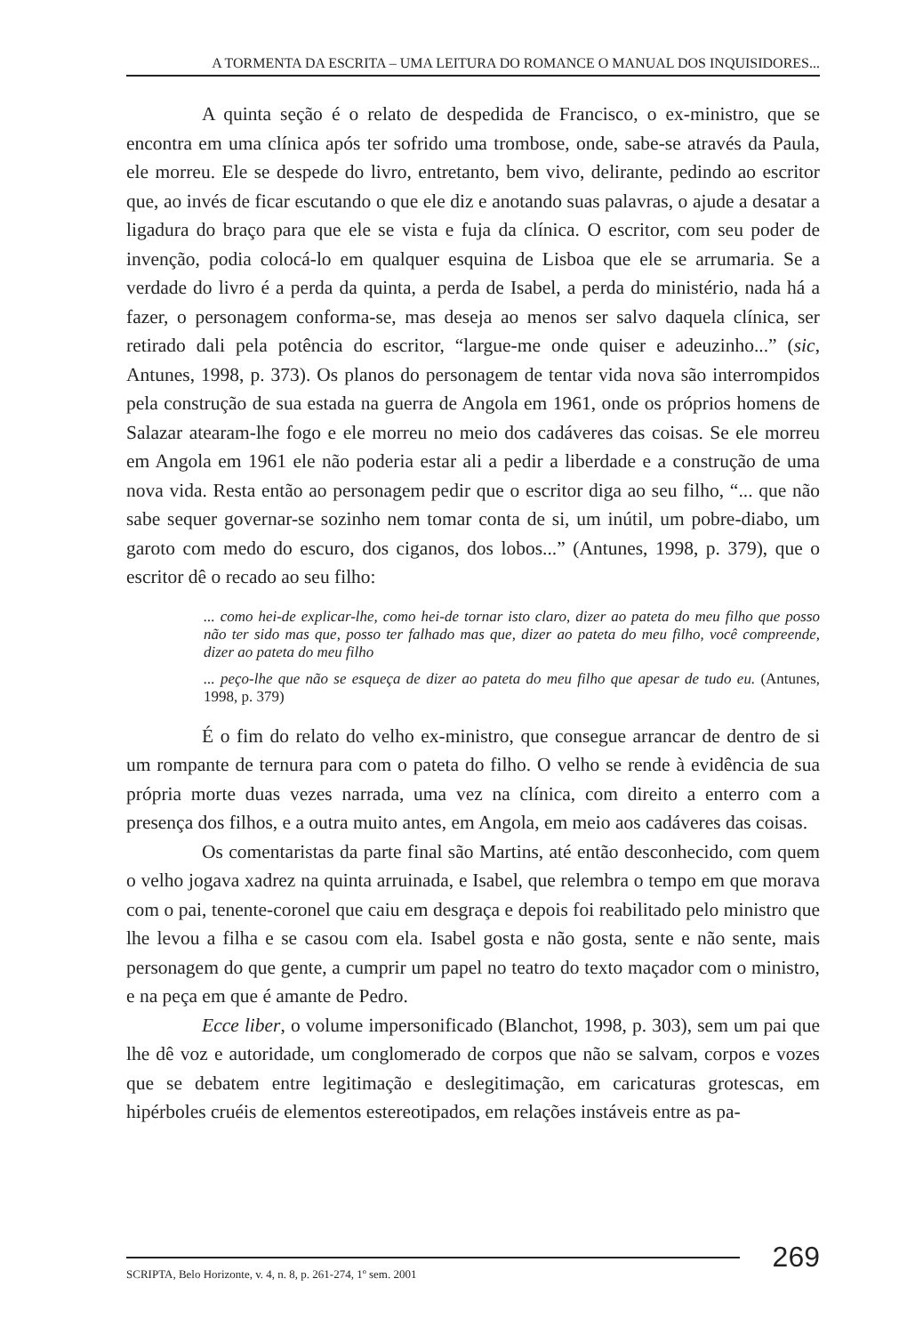A TORMENTA DA ESCRITA – UMA LEITURA DO ROMANCE O MANUAL DOS INQUISIDORES...
A quinta seção é o relato de despedida de Francisco, o ex-ministro, que se encontra em uma clínica após ter sofrido uma trombose, onde, sabe-se através da Paula, ele morreu. Ele se despede do livro, entretanto, bem vivo, delirante, pedindo ao escritor que, ao invés de ficar escutando o que ele diz e anotando suas palavras, o ajude a desatar a ligadura do braço para que ele se vista e fuja da clínica. O escritor, com seu poder de invenção, podia colocá-lo em qualquer esquina de Lisboa que ele se arrumaria. Se a verdade do livro é a perda da quinta, a perda de Isabel, a perda do ministério, nada há a fazer, o personagem conforma-se, mas deseja ao menos ser salvo daquela clínica, ser retirado dali pela potência do escritor, “largue-me onde quiser e adeuzinho...” (sic, Antunes, 1998, p. 373). Os planos do personagem de tentar vida nova são interrompidos pela construção de sua estada na guerra de Angola em 1961, onde os próprios homens de Salazar atearam-lhe fogo e ele morreu no meio dos cadáveres das coisas. Se ele morreu em Angola em 1961 ele não poderia estar ali a pedir a liberdade e a construção de uma nova vida. Resta então ao personagem pedir que o escritor diga ao seu filho, “... que não sabe sequer governar-se sozinho nem tomar conta de si, um inútil, um pobre-diabo, um garoto com medo do escuro, dos ciganos, dos lobos...” (Antunes, 1998, p. 379), que o escritor dê o recado ao seu filho:
... como hei-de explicar-lhe, como hei-de tornar isto claro, dizer ao pateta do meu filho que posso não ter sido mas que, posso ter falhado mas que, dizer ao pateta do meu filho, você compreende, dizer ao pateta do meu filho
... peço-lhe que não se esqueça de dizer ao pateta do meu filho que apesar de tudo eu. (Antunes, 1998, p. 379)
É o fim do relato do velho ex-ministro, que consegue arrancar de dentro de si um rompante de ternura para com o pateta do filho. O velho se rende à evidência de sua própria morte duas vezes narrada, uma vez na clínica, com direito a enterro com a presença dos filhos, e a outra muito antes, em Angola, em meio aos cadáveres das coisas.
Os comentaristas da parte final são Martins, até então desconhecido, com quem o velho jogava xadrez na quinta arruinada, e Isabel, que relembra o tempo em que morava com o pai, tenente-coronel que caiu em desgraça e depois foi reabilitado pelo ministro que lhe levou a filha e se casou com ela. Isabel gosta e não gosta, sente e não sente, mais personagem do que gente, a cumprir um papel no teatro do texto maçador com o ministro, e na peça em que é amante de Pedro.
Ecce liber, o volume impersonificado (Blanchot, 1998, p. 303), sem um pai que lhe dê voz e autoridade, um conglomerado de corpos que não se salvam, corpos e vozes que se debatem entre legitimação e deslegitimação, em caricaturas grotescas, em hipérboles cruéis de elementos estereotipados, em relações instáveis entre as pa-
SCRIPTA, Belo Horizonte, v. 4, n. 8, p. 261-274, 1º sem. 2001
269